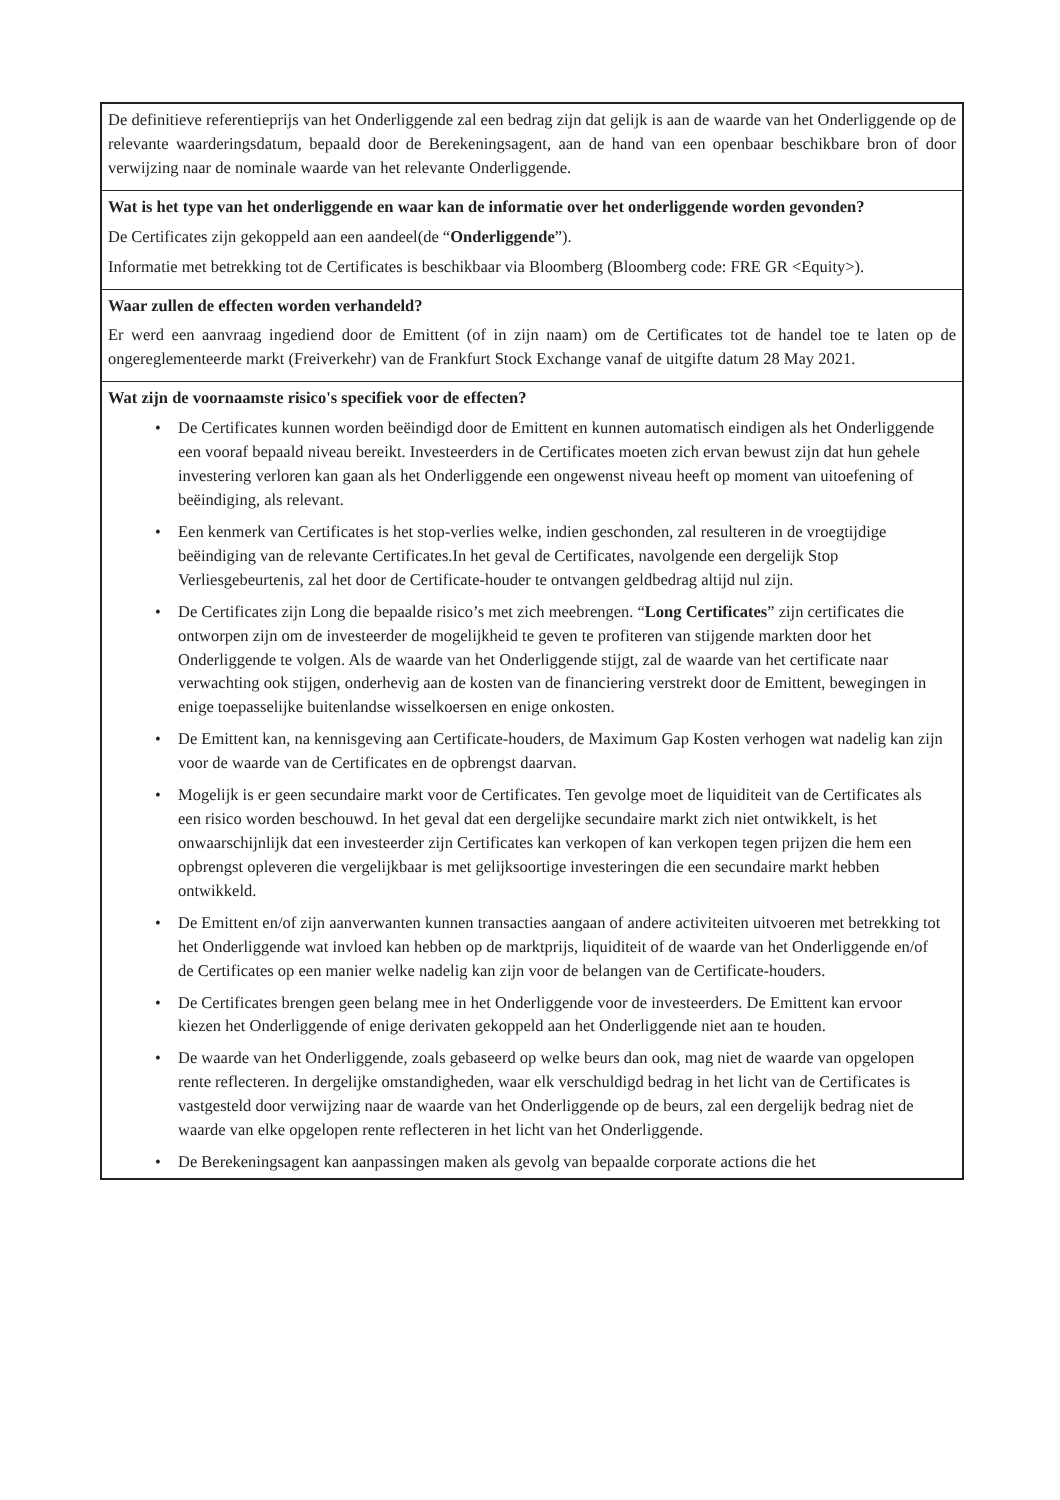De definitieve referentieprijs van het Onderliggende zal een bedrag zijn dat gelijk is aan de waarde van het Onderliggende op de relevante waarderingsdatum, bepaald door de Berekeningsagent, aan de hand van een openbaar beschikbare bron of door verwijzing naar de nominale waarde van het relevante Onderliggende.
Wat is het type van het onderliggende en waar kan de informatie over het onderliggende worden gevonden?
De Certificates zijn gekoppeld aan een aandeel(de “Onderliggende”).
Informatie met betrekking tot de Certificates is beschikbaar via Bloomberg (Bloomberg code: FRE GR <Equity>).
Waar zullen de effecten worden verhandeld?
Er werd een aanvraag ingediend door de Emittent (of in zijn naam) om de Certificates tot de handel toe te laten op de ongereglementeerde markt (Freiverkehr) van de Frankfurt Stock Exchange vanaf de uitgifte datum 28 May 2021.
Wat zijn de voornaamste risico's specifiek voor de effecten?
• De Certificates kunnen worden beëindigd door de Emittent en kunnen automatisch eindigen als het Onderliggende een vooraf bepaald niveau bereikt. Investeerders in de Certificates moeten zich ervan bewust zijn dat hun gehele investering verloren kan gaan als het Onderliggende een ongewenst niveau heeft op moment van uitoefening of beëindiging, als relevant.
• Een kenmerk van Certificates is het stop-verlies welke, indien geschonden, zal resulteren in de vroegtijdige beëindiging van de relevante Certificates.In het geval de Certificates, navolgende een dergelijk Stop Verliesgebeurtenis, zal het door de Certificate-houder te ontvangen geldbedrag altijd nul zijn.
• De Certificates zijn Long die bepaalde risico’s met zich meebrengen. “Long Certificates” zijn certificates die ontworpen zijn om de investeerder de mogelijkheid te geven te profiteren van stijgende markten door het Onderliggende te volgen. Als de waarde van het Onderliggende stijgt, zal de waarde van het certificate naar verwachting ook stijgen, onderhevig aan de kosten van de financiering verstrekt door de Emittent, bewegingen in enige toepasselijke buitenlandse wisselkoersen en enige onkosten.
• De Emittent kan, na kennisgeving aan Certificate-houders, de Maximum Gap Kosten verhogen wat nadelig kan zijn voor de waarde van de Certificates en de opbrengst daarvan.
• Mogelijk is er geen secundaire markt voor de Certificates. Ten gevolge moet de liquiditeit van de Certificates als een risico worden beschouwd. In het geval dat een dergelijke secundaire markt zich niet ontwikkelt, is het onwaarschijnlijk dat een investeerder zijn Certificates kan verkopen of kan verkopen tegen prijzen die hem een opbrengst opleveren die vergelijkbaar is met gelijksoortige investeringen die een secundaire markt hebben ontwikkeld.
• De Emittent en/of zijn aanverwanten kunnen transacties aangaan of andere activiteiten uitvoeren met betrekking tot het Onderliggende wat invloed kan hebben op de marktprijs, liquiditeit of de waarde van het Onderliggende en/of de Certificates op een manier welke nadelig kan zijn voor de belangen van de Certificate-houders.
• De Certificates brengen geen belang mee in het Onderliggende voor de investeerders. De Emittent kan ervoor kiezen het Onderliggende of enige derivaten gekoppeld aan het Onderliggende niet aan te houden.
• De waarde van het Onderliggende, zoals gebaseerd op welke beurs dan ook, mag niet de waarde van opgelopen rente reflecteren. In dergelijke omstandigheden, waar elk verschuldigd bedrag in het licht van de Certificates is vastgesteld door verwijzing naar de waarde van het Onderliggende op de beurs, zal een dergelijk bedrag niet de waarde van elke opgelopen rente reflecteren in het licht van het Onderliggende.
• De Berekeningsagent kan aanpassingen maken als gevolg van bepaalde corporate actions die het